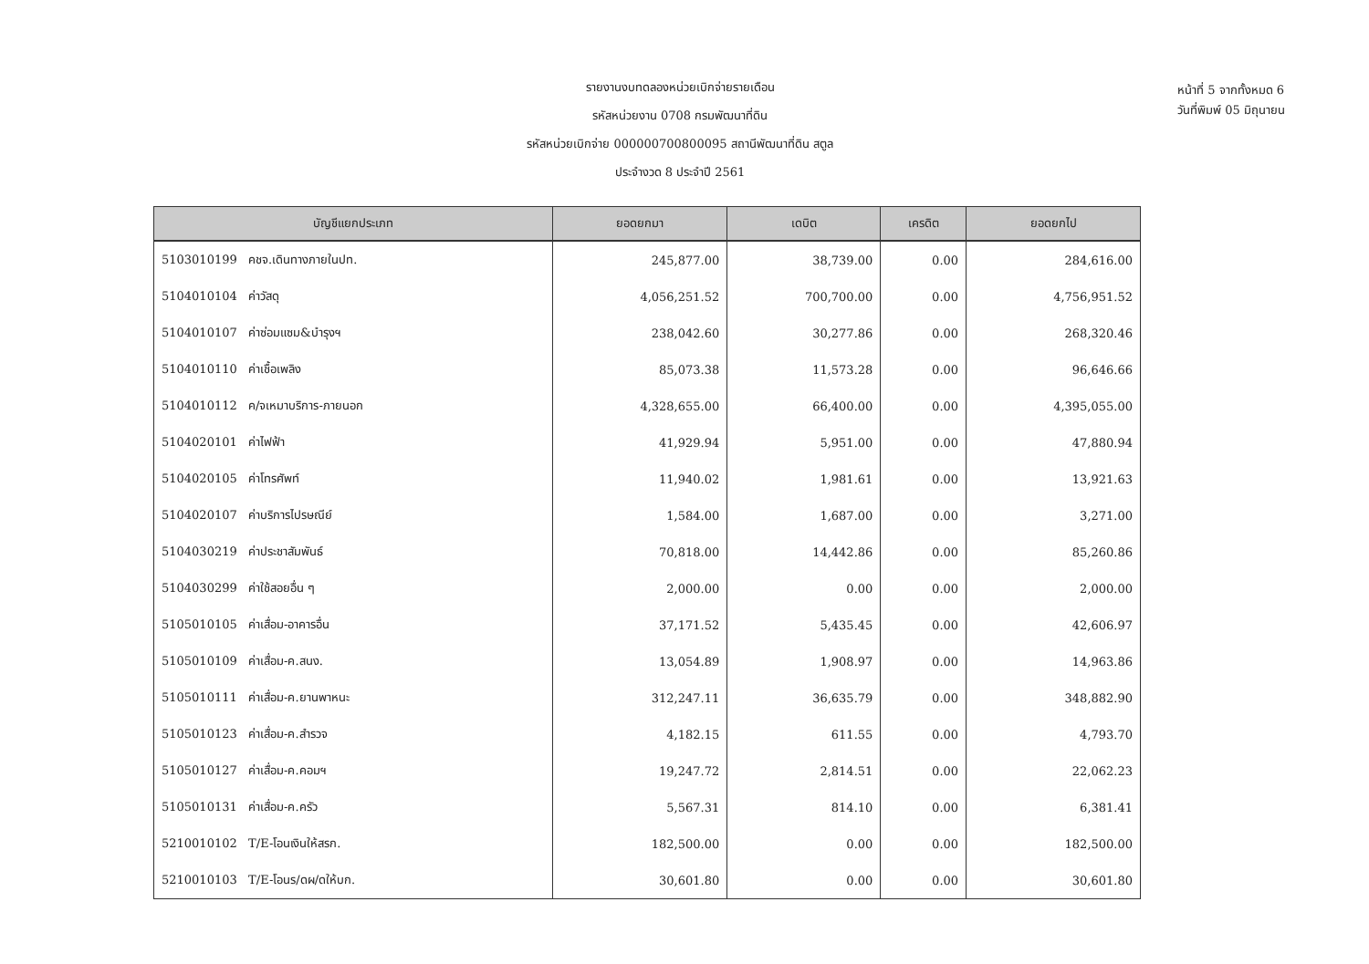รายงานงบทดลองหน่วยเบิกจ่ายรายเดือน
รหัสหน่วยงาน 0708 กรมพัฒนาที่ดิน
รหัสหน่วยเบิกจ่าย 000000700800095 สถานีพัฒนาที่ดิน สตูล
ประจำงวด 8 ประจำปี 2561
หน้าที่ 5 จากทั้งหมด 6
วันที่พิมพ์ 05 มิถุนายน
| บัญชีแยกประเภท | ยอดยกมา | เดบิต | เครดิต | ยอดยกไป |
| --- | --- | --- | --- | --- |
| 5103010199 คชจ.เดินทางภายในปท. | 245,877.00 | 38,739.00 | 0.00 | 284,616.00 |
| 5104010104 ค่าวัสดุ | 4,056,251.52 | 700,700.00 | 0.00 | 4,756,951.52 |
| 5104010107 ค่าซ่อมแซม&บำรุงฯ | 238,042.60 | 30,277.86 | 0.00 | 268,320.46 |
| 5104010110 ค่าเชื้อเพลิง | 85,073.38 | 11,573.28 | 0.00 | 96,646.66 |
| 5104010112 ค/จเหมาบริการ-ภายนอก | 4,328,655.00 | 66,400.00 | 0.00 | 4,395,055.00 |
| 5104020101 ค่าไฟฟ้า | 41,929.94 | 5,951.00 | 0.00 | 47,880.94 |
| 5104020105 ค่าโทรศัพท์ | 11,940.02 | 1,981.61 | 0.00 | 13,921.63 |
| 5104020107 ค่าบริการไปรษณีย์ | 1,584.00 | 1,687.00 | 0.00 | 3,271.00 |
| 5104030219 ค่าประชาสัมพันธ์ | 70,818.00 | 14,442.86 | 0.00 | 85,260.86 |
| 5104030299 ค่าใช้สอยอื่น ๆ | 2,000.00 | 0.00 | 0.00 | 2,000.00 |
| 5105010105 ค่าเสื่อม-อาคารอื่น | 37,171.52 | 5,435.45 | 0.00 | 42,606.97 |
| 5105010109 ค่าเสื่อม-ค.สนง. | 13,054.89 | 1,908.97 | 0.00 | 14,963.86 |
| 5105010111 ค่าเสื่อม-ค.ยานพาหนะ | 312,247.11 | 36,635.79 | 0.00 | 348,882.90 |
| 5105010123 ค่าเสื่อม-ค.สำรวจ | 4,182.15 | 611.55 | 0.00 | 4,793.70 |
| 5105010127 ค่าเสื่อม-ค.คอมฯ | 19,247.72 | 2,814.51 | 0.00 | 22,062.23 |
| 5105010131 ค่าเสื่อม-ค.ครัว | 5,567.31 | 814.10 | 0.00 | 6,381.41 |
| 5210010102 T/E-โอนเงินให้สรก. | 182,500.00 | 0.00 | 0.00 | 182,500.00 |
| 5210010103 T/E-โอนร/ดผ/ดให้บก. | 30,601.80 | 0.00 | 0.00 | 30,601.80 |